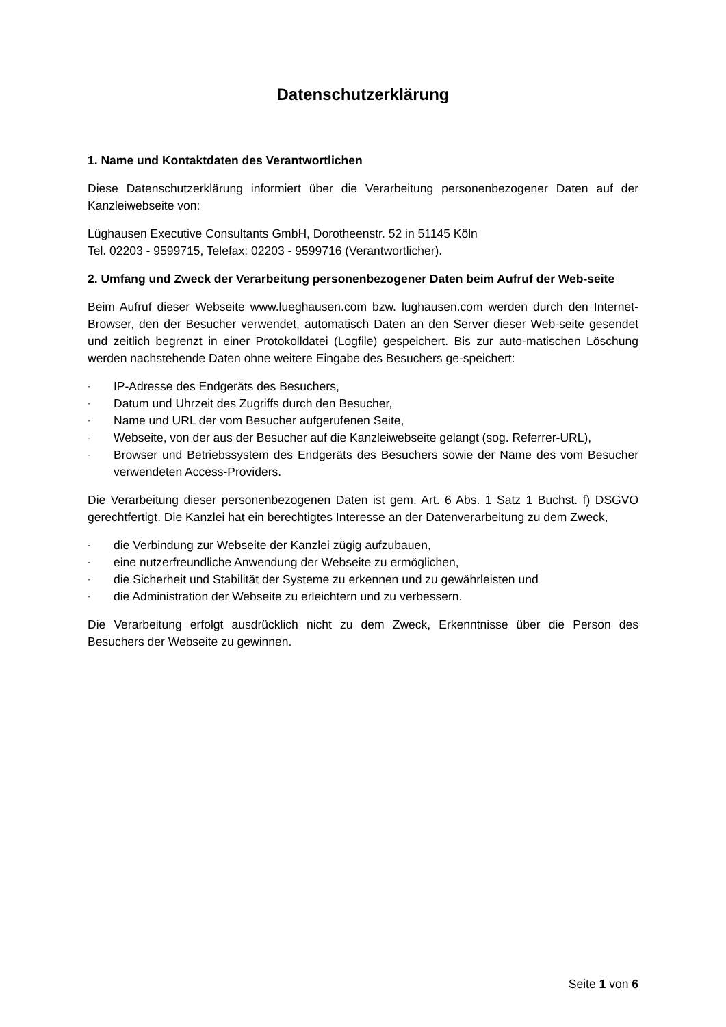Datenschutzerklärung
1. Name und Kontaktdaten des Verantwortlichen
Diese Datenschutzerklärung informiert über die Verarbeitung personenbezogener Daten auf der Kanzleiwebseite von:
Lüghausen Executive Consultants GmbH, Dorotheenstr. 52 in 51145 Köln
Tel. 02203 - 9599715, Telefax: 02203 - 9599716 (Verantwortlicher).
2. Umfang und Zweck der Verarbeitung personenbezogener Daten beim Aufruf der Web-seite
Beim Aufruf dieser Webseite www.lueghausen.com bzw. lughausen.com werden durch den Internet-Browser, den der Besucher verwendet, automatisch Daten an den Server dieser Web-seite gesendet und zeitlich begrenzt in einer Protokolldatei (Logfile) gespeichert. Bis zur auto-matischen Löschung werden nachstehende Daten ohne weitere Eingabe des Besuchers ge-speichert:
- IP-Adresse des Endgeräts des Besuchers,
- Datum und Uhrzeit des Zugriffs durch den Besucher,
- Name und URL der vom Besucher aufgerufenen Seite,
- Webseite, von der aus der Besucher auf die Kanzleiwebseite gelangt (sog. Referrer-URL),
- Browser und Betriebssystem des Endgeräts des Besuchers sowie der Name des vom Besucher verwendeten Access-Providers.
Die Verarbeitung dieser personenbezogenen Daten ist gem. Art. 6 Abs. 1 Satz 1 Buchst. f) DSGVO gerechtfertigt. Die Kanzlei hat ein berechtigtes Interesse an der Datenverarbeitung zu dem Zweck,
- die Verbindung zur Webseite der Kanzlei zügig aufzubauen,
- eine nutzerfreundliche Anwendung der Webseite zu ermöglichen,
- die Sicherheit und Stabilität der Systeme zu erkennen und zu gewährleisten und
- die Administration der Webseite zu erleichtern und zu verbessern.
Die Verarbeitung erfolgt ausdrücklich nicht zu dem Zweck, Erkenntnisse über die Person des Besuchers der Webseite zu gewinnen.
Seite 1 von 6